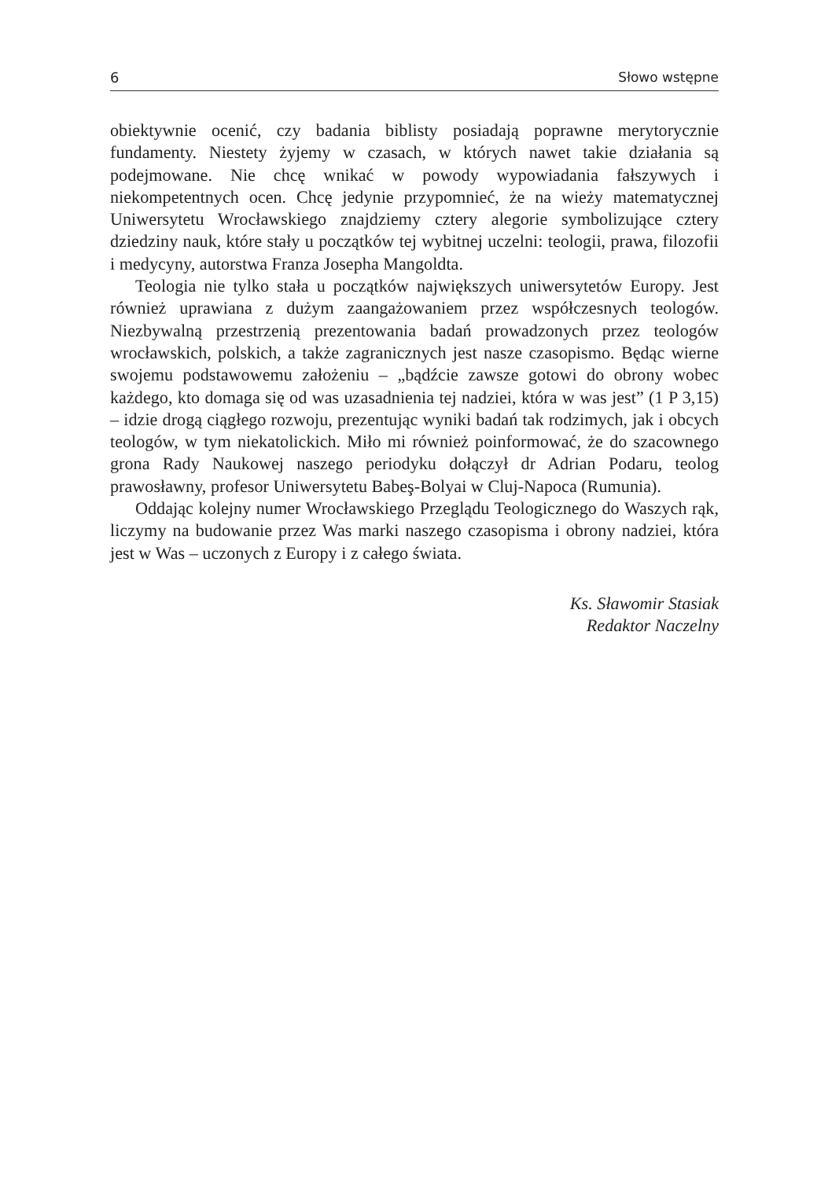6 Słowo wstępne
obiektywnie ocenić, czy badania biblisty posiadają poprawne merytorycznie fundamenty. Niestety żyjemy w czasach, w których nawet takie działania są podejmowane. Nie chcę wnikać w powody wypowiadania fałszywych i niekompetentnych ocen. Chcę jedynie przypomnieć, że na wieży matematycznej Uniwersytetu Wrocławskiego znajdziemy cztery alegorie symbolizujące cztery dziedziny nauk, które stały u początków tej wybitnej uczelni: teologii, prawa, filozofii i medycyny, autorstwa Franza Josepha Mangoldta.
Teologia nie tylko stała u początków największych uniwersytetów Europy. Jest również uprawiana z dużym zaangażowaniem przez współczesnych teologów. Niezbywalną przestrzenią prezentowania badań prowadzonych przez teologów wrocławskich, polskich, a także zagranicznych jest nasze czasopismo. Będąc wierne swojemu podstawowemu założeniu – „bądźcie zawsze gotowi do obrony wobec każdego, kto domaga się od was uzasadnienia tej nadziei, która w was jest” (1 P 3,15) – idzie drogą ciągłego rozwoju, prezentując wyniki badań tak rodzimych, jak i obcych teologów, w tym niekatolickich. Miło mi również poinformować, że do szacownego grona Rady Naukowej naszego periodyku dołączył dr Adrian Podaru, teolog prawosławny, profesor Uniwersytetu Babeş-Bolyai w Cluj-Napoca (Rumunia).
Oddając kolejny numer Wrocławskiego Przeglądu Teologicznego do Waszych rąk, liczymy na budowanie przez Was marki naszego czasopisma i obrony nadziei, która jest w Was – uczonych z Europy i z całego świata.
Ks. Sławomir Stasiak
Redaktor Naczelny